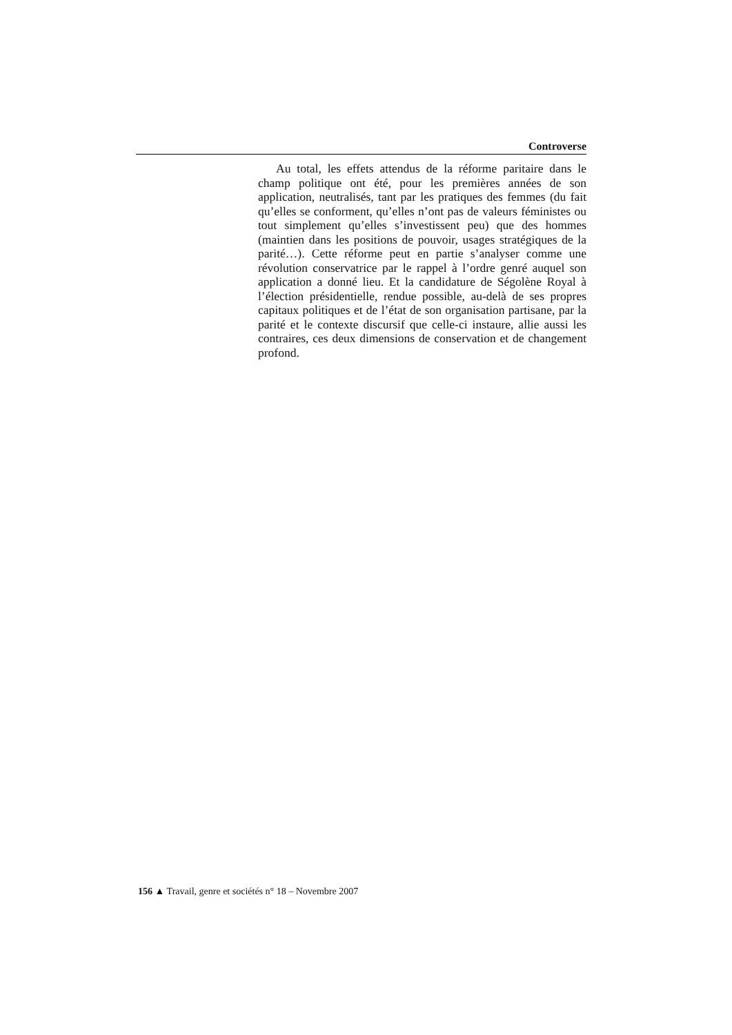Controverse
Au total, les effets attendus de la réforme paritaire dans le champ politique ont été, pour les premières années de son application, neutralisés, tant par les pratiques des femmes (du fait qu’elles se conforment, qu’elles n’ont pas de valeurs féministes ou tout simplement qu’elles s’investissent peu) que des hommes (maintien dans les positions de pouvoir, usages stratégiques de la parité…). Cette réforme peut en partie s’analyser comme une révolution conservatrice par le rappel à l’ordre genré auquel son application a donné lieu. Et la candidature de Ségolène Royal à l’élection présidentielle, rendue possible, au-delà de ses propres capitaux politiques et de l’état de son organisation partisane, par la parité et le contexte discursif que celle-ci instaure, allie aussi les contraires, ces deux dimensions de conservation et de changement profond.
156 ▲ Travail, genre et sociétés n° 18 – Novembre 2007